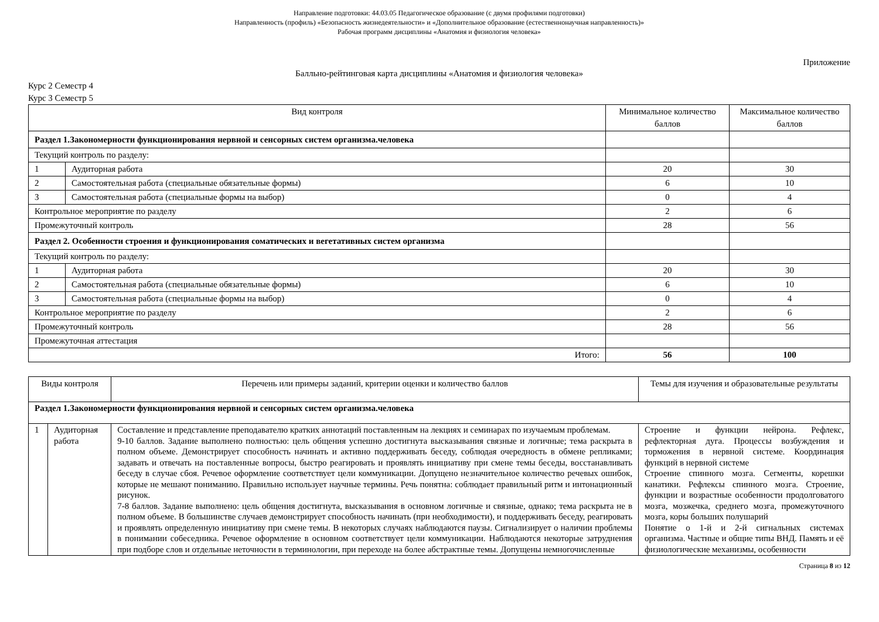Направление подготовки: 44.03.05 Педагогическое образование (с двумя профилями подготовки)
Направленность (профиль) «Безопасность жизнедеятельности» и «Дополнительное образование (естественнонаучная направленность)»
Рабочая программ дисциплины «Анатомия и физиология человека»
Приложение
Балльно-рейтинговая карта дисциплины «Анатомия и физиология человека»
Курс 2 Семестр 4
Курс 3 Семестр 5
| Вид контроля | | Минимальное количество баллов | Максимальное количество баллов |
| --- | --- | --- | --- |
| Раздел 1.Закономерности функционирования нервной и сенсорных систем организма.человека | | | |
| Текущий контроль по разделу: | | | |
| 1 | Аудиторная работа | 20 | 30 |
| 2 | Самостоятельная работа (специальные обязательные формы) | 6 | 10 |
| 3 | Самостоятельная работа (специальные формы на выбор) | 0 | 4 |
| Контрольное мероприятие по разделу | | 2 | 6 |
| Промежуточный контроль | | 28 | 56 |
| Раздел 2. Особенности строения и функционирования соматических и вегетативных систем организма | | | |
| Текущий контроль по разделу: | | | |
| 1 | Аудиторная работа | 20 | 30 |
| 2 | Самостоятельная работа (специальные обязательные формы) | 6 | 10 |
| 3 | Самостоятельная работа (специальные формы на выбор) | 0 | 4 |
| Контрольное мероприятие по разделу | | 2 | 6 |
| Промежуточный контроль | | 28 | 56 |
| Промежуточная аттестация | | | |
| Итого: | | 56 | 100 |
| Виды контроля | | Перечень или примеры заданий, критерии оценки и количество баллов | Темы для изучения и образовательные результаты |
| --- | --- | --- | --- |
| Раздел 1.Закономерности функционирования нервной и сенсорных систем организма.человека | | | |
| 1 | Аудиторная работа | Составление и представление преподавателю кратких аннотаций поставленным на лекциях и семинарах по изучаемым проблемам. 9-10 баллов. Задание выполнено полностью: цель общения успешно достигнута высказывания связные и логичные; тема раскрыта в полном объеме. Демонстрирует способность начинать и активно поддерживать беседу, соблюдая очередность в обмене репликами; задавать и отвечать на поставленные вопросы, быстро реагировать и проявлять инициативу при смене темы беседы, восстанавливать беседу в случае сбоя. Речевое оформление соответствует цели коммуникации. Допущено незначительное количество речевых ошибок, которые не мешают пониманию. Правильно использует научные термины. Речь понятна: соблюдает правильный ритм и интонационный рисунок. 7-8 баллов. Задание выполнено: цель общения достигнута, высказывания в основном логичные и связные, однако; тема раскрыта не в полном объеме. В большинстве случаев демонстрирует способность начинать (при необходимости), и поддерживать беседу, реагировать и проявлять определенную инициативу при смене темы. В некоторых случаях наблюдаются паузы. Сигнализирует о наличии проблемы в понимании собеседника. Речевое оформление в основном соответствует цели коммуникации. Наблюдаются некоторые затруднения при подборе слов и отдельные неточности в терминологии, при переходе на более абстрактные темы. Допущены немногочисленные | Строение и функции нейрона. Рефлекс, рефлекторная дуга. Процессы возбуждения и торможения в нервной системе. Координация функций в нервной системе Строение спинного мозга. Сегменты, корешки канатики. Рефлексы спинного мозга. Строение, функции и возрастные особенности продолговатого мозга, мозжечка, среднего мозга, промежуточного мозга, коры больших полушарий Понятие о 1-й и 2-й сигнальных системах организма. Частные и общие типы ВНД. Память и её физиологические механизмы, особенности |
Страница 8 из 12